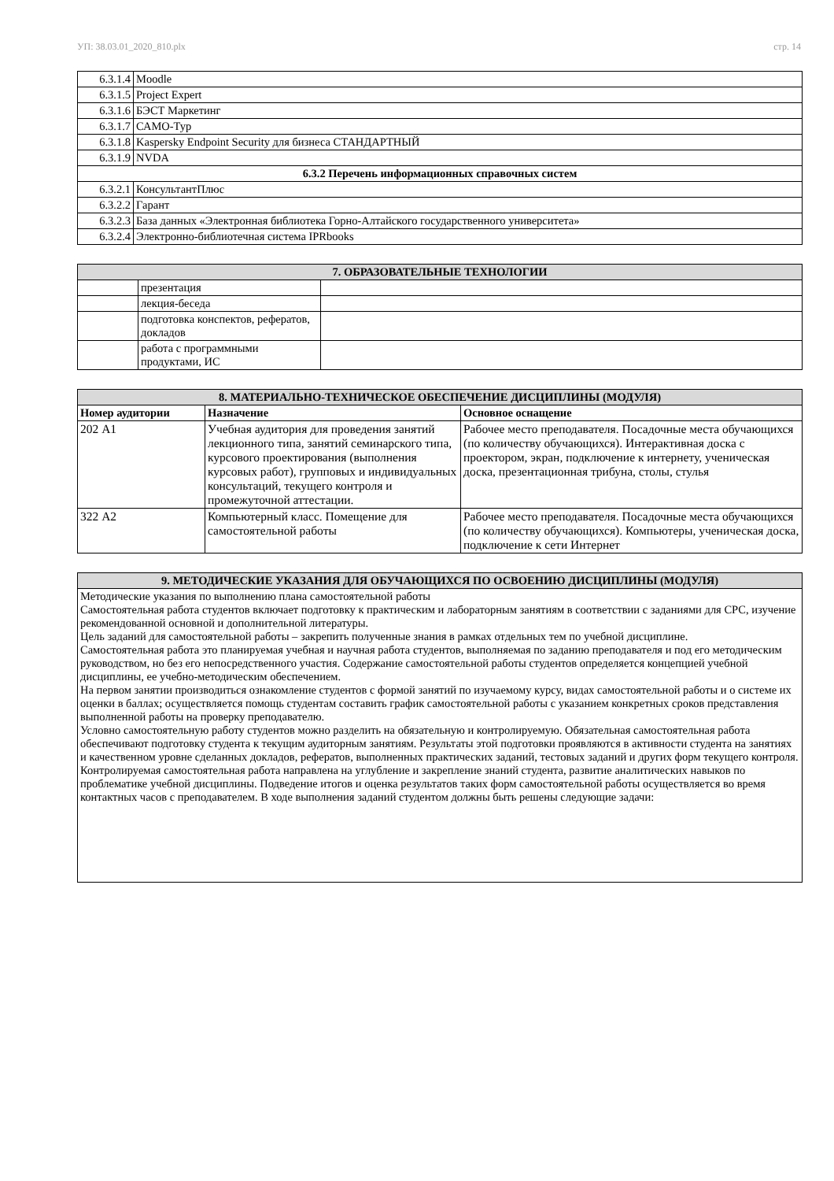УП: 38.03.01_2020_810.plx стр. 14
| 6.3.1.4 | Moodle |
| 6.3.1.5 | Project Expert |
| 6.3.1.6 | БЭСТ Маркетинг |
| 6.3.1.7 | САМО-Тур |
| 6.3.1.8 | Kaspersky Endpoint Security для бизнеса СТАНДАРТНЫЙ |
| 6.3.1.9 | NVDA |
| 6.3.2 Перечень информационных справочных систем | |
| 6.3.2.1 | КонсультантПлюс |
| 6.3.2.2 | Гарант |
| 6.3.2.3 | База данных «Электронная библиотека Горно-Алтайского государственного университета» |
| 6.3.2.4 | Электронно-библиотечная система IPRbooks |
| 7. ОБРАЗОВАТЕЛЬНЫЕ ТЕХНОЛОГИИ | | |
| --- | --- | --- |
| | презентация | |
| | лекция-беседа | |
| | подготовка конспектов, рефератов, докладов | |
| | работа с программными продуктами, ИС | |
| 8. МАТЕРИАЛЬНО-ТЕХНИЧЕСКОЕ ОБЕСПЕЧЕНИЕ ДИСЦИПЛИНЫ (МОДУЛЯ) | | |
| --- | --- | --- |
| Номер аудитории | Назначение | Основное оснащение |
| 202 А1 | Учебная аудитория для проведения занятий лекционного типа, занятий семинарского типа, курсового проектирования (выполнения курсовых работ), групповых и индивидуальных консультаций, текущего контроля и промежуточной аттестации. | Рабочее место преподавателя. Посадочные места обучающихся (по количеству обучающихся). Интерактивная доска с проектором, экран, подключение к интернету, ученическая доска, презентационная трибуна, столы, стулья |
| 322 А2 | Компьютерный класс. Помещение для самостоятельной работы | Рабочее место преподавателя. Посадочные места обучающихся (по количеству обучающихся). Компьютеры, ученическая доска, подключение к сети Интернет |
| 9. МЕТОДИЧЕСКИЕ УКАЗАНИЯ ДЛЯ ОБУЧАЮЩИХСЯ ПО ОСВОЕНИЮ ДИСЦИПЛИНЫ (МОДУЛЯ) |
| --- |
| Методические указания по выполнению плана самостоятельной работы Самостоятельная работа студентов включает подготовку к практическим и лабораторным занятиям в соответствии с заданиями для СРС, изучение рекомендованной основной и дополнительной литературы. Цель заданий для самостоятельной работы – закрепить полученные знания в рамках отдельных тем по учебной дисциплине. Самостоятельная работа это планируемая учебная и научная работа студентов, выполняемая по заданию преподавателя и под его методическим руководством, но без его непосредственного участия. Содержание самостоятельной работы студентов определяется концепцией учебной дисциплины, ее учебно-методическим обеспечением. На первом занятии производиться ознакомление студентов с формой занятий по изучаемому курсу, видах самостоятельной работы и о системе их оценки в баллах; осуществляется помощь студентам составить график самостоятельной работы с указанием конкретных сроков представления выполненной работы на проверку преподавателю. Условно самостоятельную работу студентов можно разделить на обязательную и контролируемую. Обязательная самостоятельная работа обеспечивают подготовку студента к текущим аудиторным занятиям. Результаты этой подготовки проявляются в активности студента на занятиях и качественном уровне сделанных докладов, рефератов, выполненных практических заданий, тестовых заданий и других форм текущего контроля. Контролируемая самостоятельная работа направлена на углубление и закрепление знаний студента, развитие аналитических навыков по проблематике учебной дисциплины. Подведение итогов и оценка результатов таких форм самостоятельной работы осуществляется во время контактных часов с преподавателем. В ходе выполнения заданий студентом должны быть решены следующие задачи: |